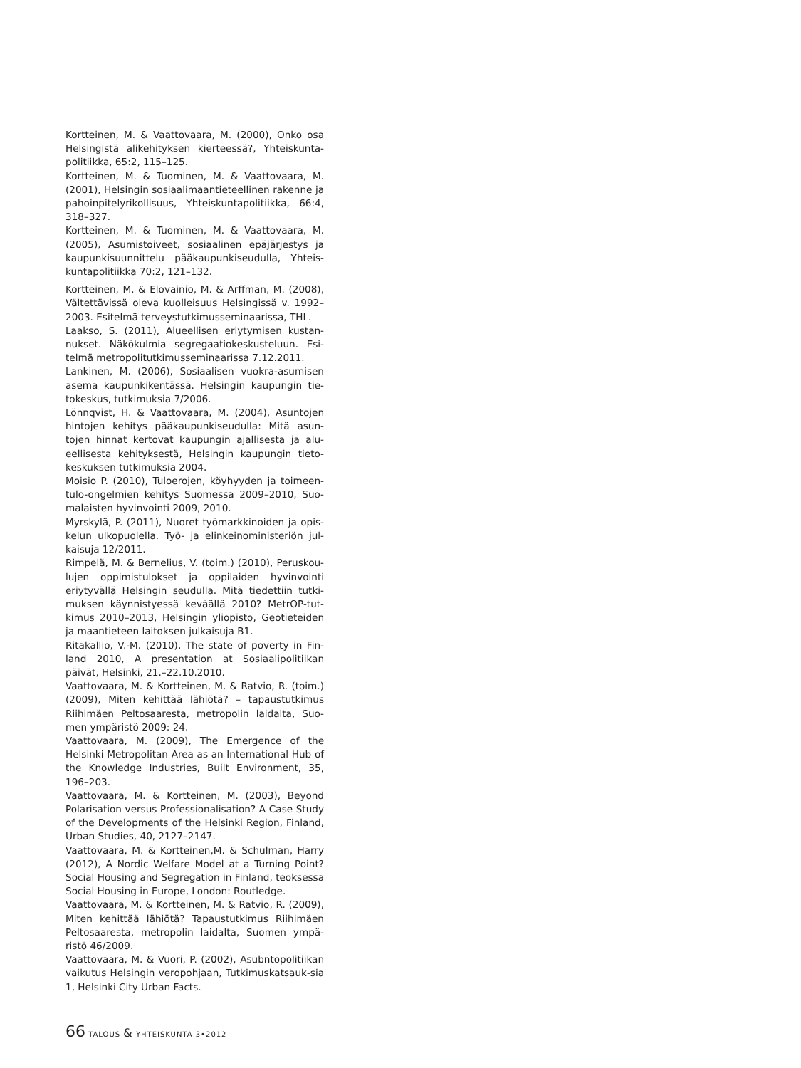Kortteinen, M. & Vaattovaara, M. (2000), Onko osa Helsingistä alikehityksen kierteessä?, Yhteiskunta-politiikka, 65:2, 115–125.
Kortteinen, M. & Tuominen, M. & Vaattovaara, M. (2001), Helsingin sosiaalimaantieteellinen rakenne ja pahoinpitelyrikollisuus, Yhteiskuntapolitiikka, 66:4, 318–327.
Kortteinen, M. & Tuominen, M. & Vaattovaara, M. (2005), Asumistoiveet, sosiaalinen epäjärjestys ja kaupunkisuunnittelu pääkaupunkiseudulla, Yhteis-kuntapolitiikka 70:2, 121–132.
Kortteinen, M. & Elovainio, M. & Arffman, M. (2008), Vältettävissä oleva kuolleisuus Helsingissä v. 1992–2003. Esitelmä terveystutkimusseminaarissa, THL.
Laakso, S. (2011), Alueellisen eriytymisen kustan-nukset. Näkökulmia segregaatiokeskusteluun. Esi-telmä metropolitutkimusseminaarissa 7.12.2011.
Lankinen, M. (2006), Sosiaalisen vuokra-asumisen asema kaupunkikentässä. Helsingin kaupungin tie-tokeskus, tutkimuksia 7/2006.
Lönnqvist, H. & Vaattovaara, M. (2004), Asuntojen hintojen kehitys pääkaupunkiseudulla: Mitä asun-tojen hinnat kertovat kaupungin ajallisesta ja alu-eellisesta kehityksestä, Helsingin kaupungin tieto-keskuksen tutkimuksia 2004.
Moisio P. (2010), Tuloerojen, köyhyyden ja toimeen-tulo-ongelmien kehitys Suomessa 2009–2010, Suo-malaisten hyvinvointi 2009, 2010.
Myrskylä, P. (2011), Nuoret työmarkkinoiden ja opis-kelun ulkopuolella. Työ- ja elinkeinoministeriön jul-kaisuja 12/2011.
Rimpelä, M. & Bernelius, V. (toim.) (2010), Peruskou-lujen oppimistulokset ja oppilaiden hyvinvointi eriytyvällä Helsingin seudulla. Mitä tiedettiin tutki-muksen käynnistyessä keväällä 2010? MetrOP-tut-kimus 2010–2013, Helsingin yliopisto, Geotieteiden ja maantieteen laitoksen julkaisuja B1.
Ritakallio, V.-M. (2010), The state of poverty in Fin-land 2010, A presentation at Sosiaalipolitiikan päivät, Helsinki, 21.–22.10.2010.
Vaattovaara, M. & Kortteinen, M. & Ratvio, R. (toim.) (2009), Miten kehittää lähiötä? – tapaustutkimus Riihimäen Peltosaaresta, metropolin laidalta, Suo-men ympäristö 2009: 24.
Vaattovaara, M. (2009), The Emergence of the Helsinki Metropolitan Area as an International Hub of the Knowledge Industries, Built Environment, 35, 196–203.
Vaattovaara, M. & Kortteinen, M. (2003), Beyond Polarisation versus Professionalisation? A Case Study of the Developments of the Helsinki Region, Finland, Urban Studies, 40, 2127–2147.
Vaattovaara, M. & Kortteinen,M. & Schulman, Harry (2012), A Nordic Welfare Model at a Turning Point? Social Housing and Segregation in Finland, teoksessa Social Housing in Europe, London: Routledge.
Vaattovaara, M. & Kortteinen, M. & Ratvio, R. (2009), Miten kehittää lähiötä? Tapaustutkimus Riihimäen Peltosaaresta, metropolin laidalta, Suomen ympä-ristö 46/2009.
Vaattovaara, M. & Vuori, P. (2002), Asubntopolitiikan vaikutus Helsingin veropohjaan, Tutkimuskatsauk-sia 1, Helsinki City Urban Facts.
66 TALOUS & YHTEISKUNTA 3•2012